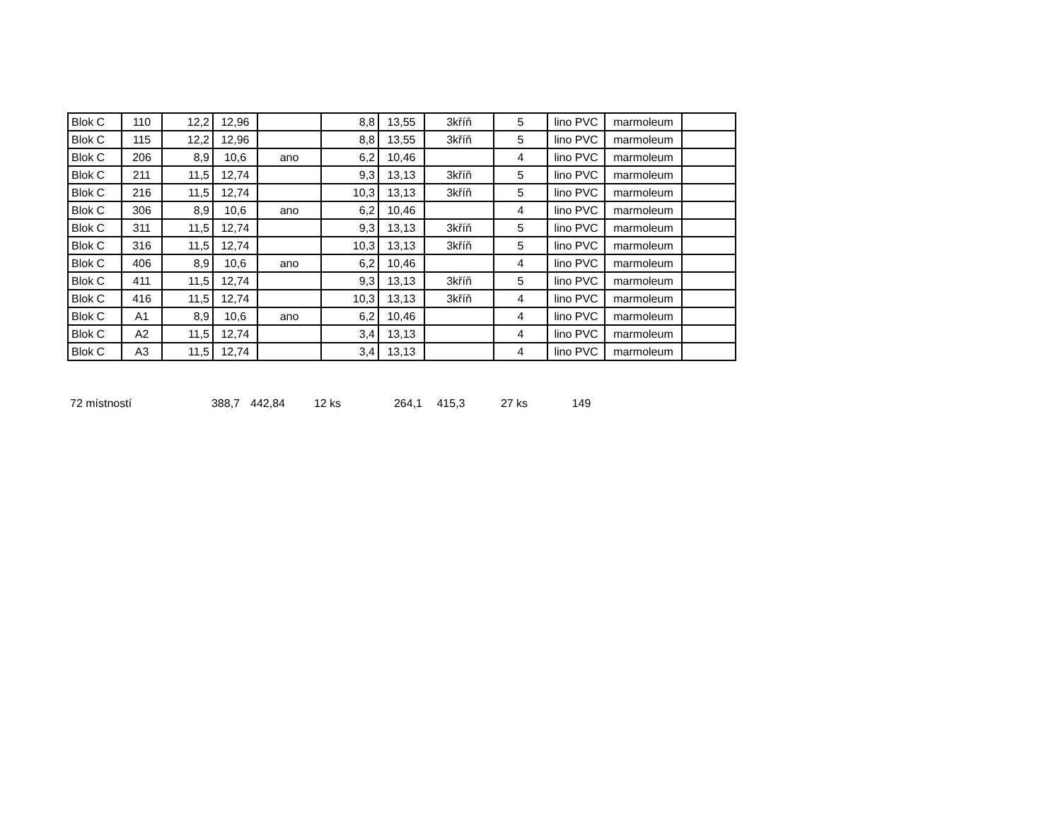| Blok C | 110 | 12,2 | 12,96 | | 8,8 | 13,55 | 3kříň | 5 | lino PVC | marmoleum | |
| Blok C | 115 | 12,2 | 12,96 | | 8,8 | 13,55 | 3kříň | 5 | lino PVC | marmoleum | |
| Blok C | 206 | 8,9 | 10,6 | ano | 6,2 | 10,46 | | 4 | lino PVC | marmoleum | |
| Blok C | 211 | 11,5 | 12,74 | | 9,3 | 13,13 | 3kříň | 5 | lino PVC | marmoleum | |
| Blok C | 216 | 11,5 | 12,74 | | 10,3 | 13,13 | 3kříň | 5 | lino PVC | marmoleum | |
| Blok C | 306 | 8,9 | 10,6 | ano | 6,2 | 10,46 | | 4 | lino PVC | marmoleum | |
| Blok C | 311 | 11,5 | 12,74 | | 9,3 | 13,13 | 3kříň | 5 | lino PVC | marmoleum | |
| Blok C | 316 | 11,5 | 12,74 | | 10,3 | 13,13 | 3kříň | 5 | lino PVC | marmoleum | |
| Blok C | 406 | 8,9 | 10,6 | ano | 6,2 | 10,46 | | 4 | lino PVC | marmoleum | |
| Blok C | 411 | 11,5 | 12,74 | | 9,3 | 13,13 | 3kříň | 5 | lino PVC | marmoleum | |
| Blok C | 416 | 11,5 | 12,74 | | 10,3 | 13,13 | 3kříň | 4 | lino PVC | marmoleum | |
| Blok C | A1 | 8,9 | 10,6 | ano | 6,2 | 10,46 | | 4 | lino PVC | marmoleum | |
| Blok C | A2 | 11,5 | 12,74 | | 3,4 | 13,13 | | 4 | lino PVC | marmoleum | |
| Blok C | A3 | 11,5 | 12,74 | | 3,4 | 13,13 | | 4 | lino PVC | marmoleum | |
| 72 místností | 388,7 | 442,84 | 12 ks | 264,1 | 415,3 | 27 ks | 149 |